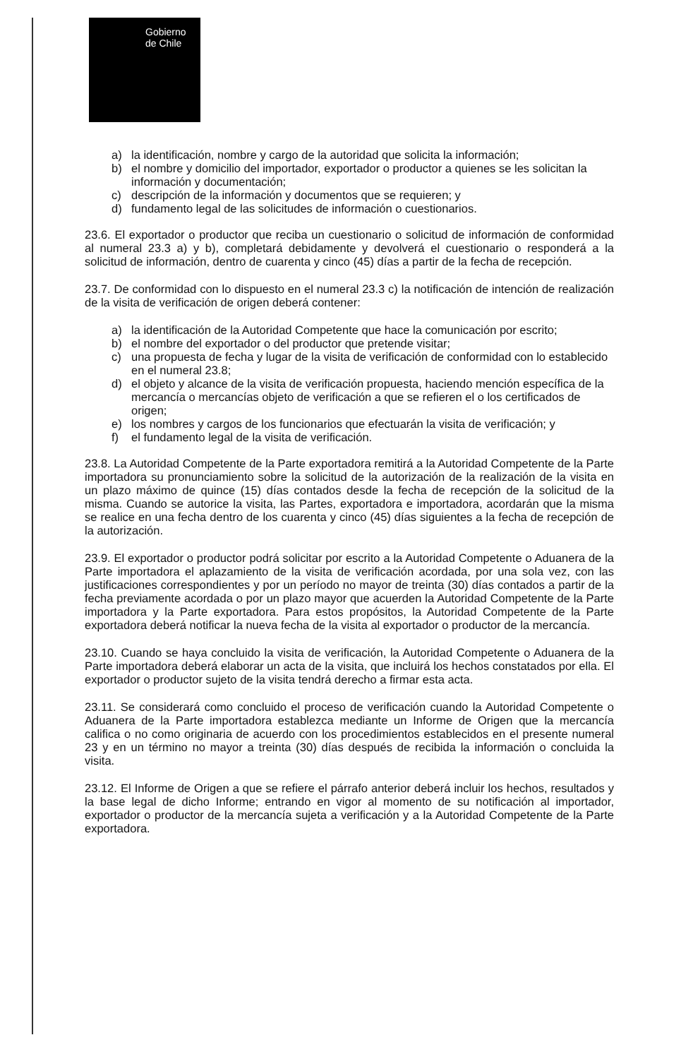Gobierno
de Chile
a) la identificación, nombre y cargo de la autoridad que solicita la información;
b) el nombre y domicilio del importador, exportador o productor a quienes se les solicitan la información y documentación;
c) descripción de la información y documentos que se requieren; y
d) fundamento legal de las solicitudes de información o cuestionarios.
23.6. El exportador o productor que reciba un cuestionario o solicitud de información de conformidad al numeral 23.3 a) y b), completará debidamente y devolverá el cuestionario o responderá a la solicitud de información, dentro de cuarenta y cinco (45) días a partir de la fecha de recepción.
23.7. De conformidad con lo dispuesto en el numeral 23.3 c) la notificación de intención de realización de la visita de verificación de origen deberá contener:
a) la identificación de la Autoridad Competente que hace la comunicación por escrito;
b) el nombre del exportador o del productor que pretende visitar;
c) una propuesta de fecha y lugar de la visita de verificación de conformidad con lo establecido en el numeral 23.8;
d) el objeto y alcance de la visita de verificación propuesta, haciendo mención específica de la mercancía o mercancías objeto de verificación a que se refieren el o los certificados de origen;
e) los nombres y cargos de los funcionarios que efectuarán la visita de verificación; y
f) el fundamento legal de la visita de verificación.
23.8. La Autoridad Competente de la Parte exportadora remitirá a la Autoridad Competente de la Parte importadora su pronunciamiento sobre la solicitud de la autorización de la realización de la visita en un plazo máximo de quince (15) días contados desde la fecha de recepción de la solicitud de la misma. Cuando se autorice la visita, las Partes, exportadora e importadora, acordarán que la misma se realice en una fecha dentro de los cuarenta y cinco (45) días siguientes a la fecha de recepción de la autorización.
23.9. El exportador o productor podrá solicitar por escrito a la Autoridad Competente o Aduanera de la Parte importadora el aplazamiento de la visita de verificación acordada, por una sola vez, con las justificaciones correspondientes y por un período no mayor de treinta (30) días contados a partir de la fecha previamente acordada o por un plazo mayor que acuerden la Autoridad Competente de la Parte importadora y la Parte exportadora. Para estos propósitos, la Autoridad Competente de la Parte exportadora deberá notificar la nueva fecha de la visita al exportador o productor de la mercancía.
23.10. Cuando se haya concluido la visita de verificación, la Autoridad Competente o Aduanera de la Parte importadora deberá elaborar un acta de la visita, que incluirá los hechos constatados por ella. El exportador o productor sujeto de la visita tendrá derecho a firmar esta acta.
23.11. Se considerará como concluido el proceso de verificación cuando la Autoridad Competente o Aduanera de la Parte importadora establezca mediante un Informe de Origen que la mercancía califica o no como originaria de acuerdo con los procedimientos establecidos en el presente numeral 23 y en un término no mayor a treinta (30) días después de recibida la información o concluida la visita.
23.12. El Informe de Origen a que se refiere el párrafo anterior deberá incluir los hechos, resultados y la base legal de dicho Informe; entrando en vigor al momento de su notificación al importador, exportador o productor de la mercancía sujeta a verificación y a la Autoridad Competente de la Parte exportadora.